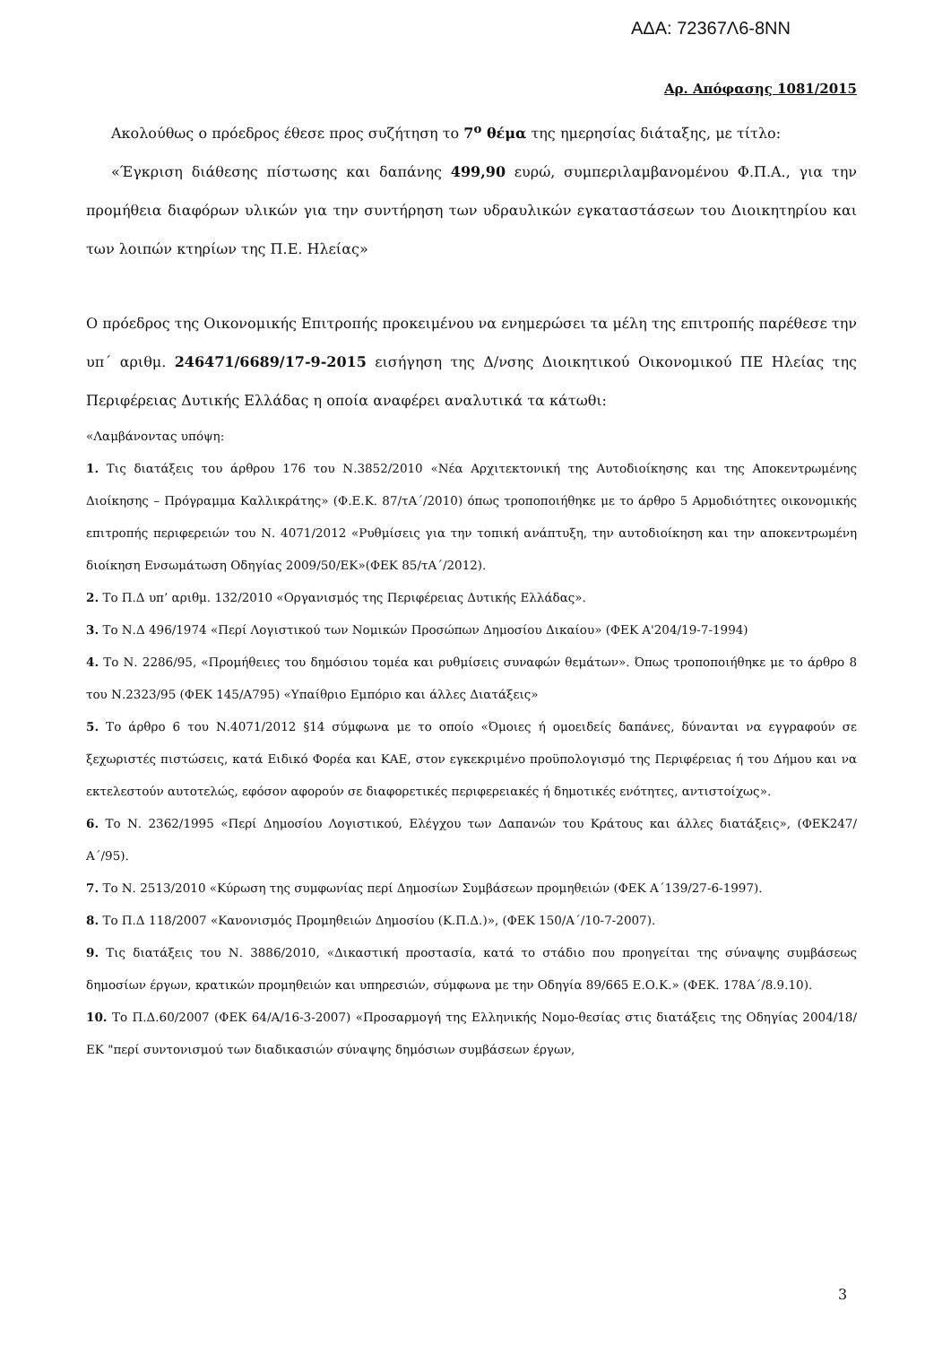ΑΔΑ: 72367Λ6-8ΝΝ
Αρ. Απόφασης 1081/2015
Ακολούθως ο πρόεδρος έθεσε προς συζήτηση το 7<sup>ο</sup> θέμα της ημερησίας διάταξης, με τίτλο:
«Έγκριση διάθεσης πίστωσης και δαπάνης 499,90 ευρώ, συμπεριλαμβανομένου Φ.Π.Α., για την προμήθεια διαφόρων υλικών για την συντήρηση των υδραυλικών εγκαταστάσεων του Διοικητηρίου και των λοιπών κτηρίων της Π.Ε. Ηλείας»
Ο πρόεδρος της Οικονομικής Επιτροπής προκειμένου να ενημερώσει τα μέλη της επιτροπής παρέθεσε την υπ΄ αριθμ. 246471/6689/17-9-2015 εισήγηση της Δ/νσης Διοικητικού Οικονομικού ΠΕ Ηλείας της Περιφέρειας Δυτικής Ελλάδας η οποία αναφέρει αναλυτικά τα κάτωθι:
«Λαμβάνοντας υπόψη:
1. Τις διατάξεις του άρθρου 176 του Ν.3852/2010 «Νέα Αρχιτεκτονική της Αυτοδιοίκησης και της Αποκεντρωμένης Διοίκησης – Πρόγραμμα Καλλικράτης» (Φ.Ε.Κ. 87/τΑ΄/2010) όπως τροποποιήθηκε με το άρθρο 5 Αρμοδιότητες οικονομικής επιτροπής περιφερειών του Ν. 4071/2012 «Ρυθμίσεις για την τοπική ανάπτυξη, την αυτοδιοίκηση και την αποκεντρωμένη διοίκηση Ενσωμάτωση Οδηγίας 2009/50/ΕΚ»(ΦΕΚ 85/τΑ΄/2012).
2. Το Π.Δ υπ’ αριθμ. 132/2010 «Οργανισμός της Περιφέρειας Δυτικής Ελλάδας».
3. Το Ν.Δ 496/1974 «Περί Λογιστικού των Νομικών Προσώπων Δημοσίου Δικαίου» (ΦΕΚ Α'204/19-7-1994)
4. Το Ν. 2286/95, «Προμήθειες του δημόσιου τομέα και ρυθμίσεις συναφών θεμάτων». Όπως τροποποιήθηκε με το άρθρο 8 του Ν.2323/95 (ΦΕΚ 145/Α795) «Υπαίθριο Εμπόριο και άλλες Διατάξεις»
5. Το άρθρο 6 του Ν.4071/2012 §14 σύμφωνα με το οποίο «Όμοιες ή ομοειδείς δαπάνες, δύνανται να εγγραφούν σε ξεχωριστές πιστώσεις, κατά Ειδικό Φορέα και ΚΑΕ, στον εγκεκριμένο προϋπολογισμό της Περιφέρειας ή του Δήμου και να εκτελεστούν αυτοτελώς, εφόσον αφορούν σε διαφορετικές περιφερειακές ή δημοτικές ενότητες, αντιστοίχως».
6. Το Ν. 2362/1995 «Περί Δημοσίου Λογιστικού, Ελέγχου των Δαπανών του Κράτους και άλλες διατάξεις», (ΦΕΚ247/Α΄/95).
7. Το Ν. 2513/2010 «Κύρωση της συμφωνίας περί Δημοσίων Συμβάσεων προμηθειών (ΦΕΚ Α΄139/27-6-1997).
8. Το Π.Δ 118/2007 «Κανονισμός Προμηθειών Δημοσίου (Κ.Π.Δ.)», (ΦΕΚ 150/Α΄/10-7-2007).
9. Τις διατάξεις του Ν. 3886/2010, «Δικαστική προστασία, κατά το στάδιο που προηγείται της σύναψης συμβάσεως δημοσίων έργων, κρατικών προμηθειών και υπηρεσιών, σύμφωνα με την Οδηγία 89/665 Ε.Ο.Κ.» (ΦΕΚ. 178Α΄/8.9.10).
10. Το Π.Δ.60/2007 (ΦΕΚ 64/Α/16-3-2007) «Προσαρμογή της Ελληνικής Νομο-θεσίας στις διατάξεις της Οδηγίας 2004/18/ΕΚ "περί συντονισμού των διαδικασιών σύναψης δημόσιων συμβάσεων έργων,
3